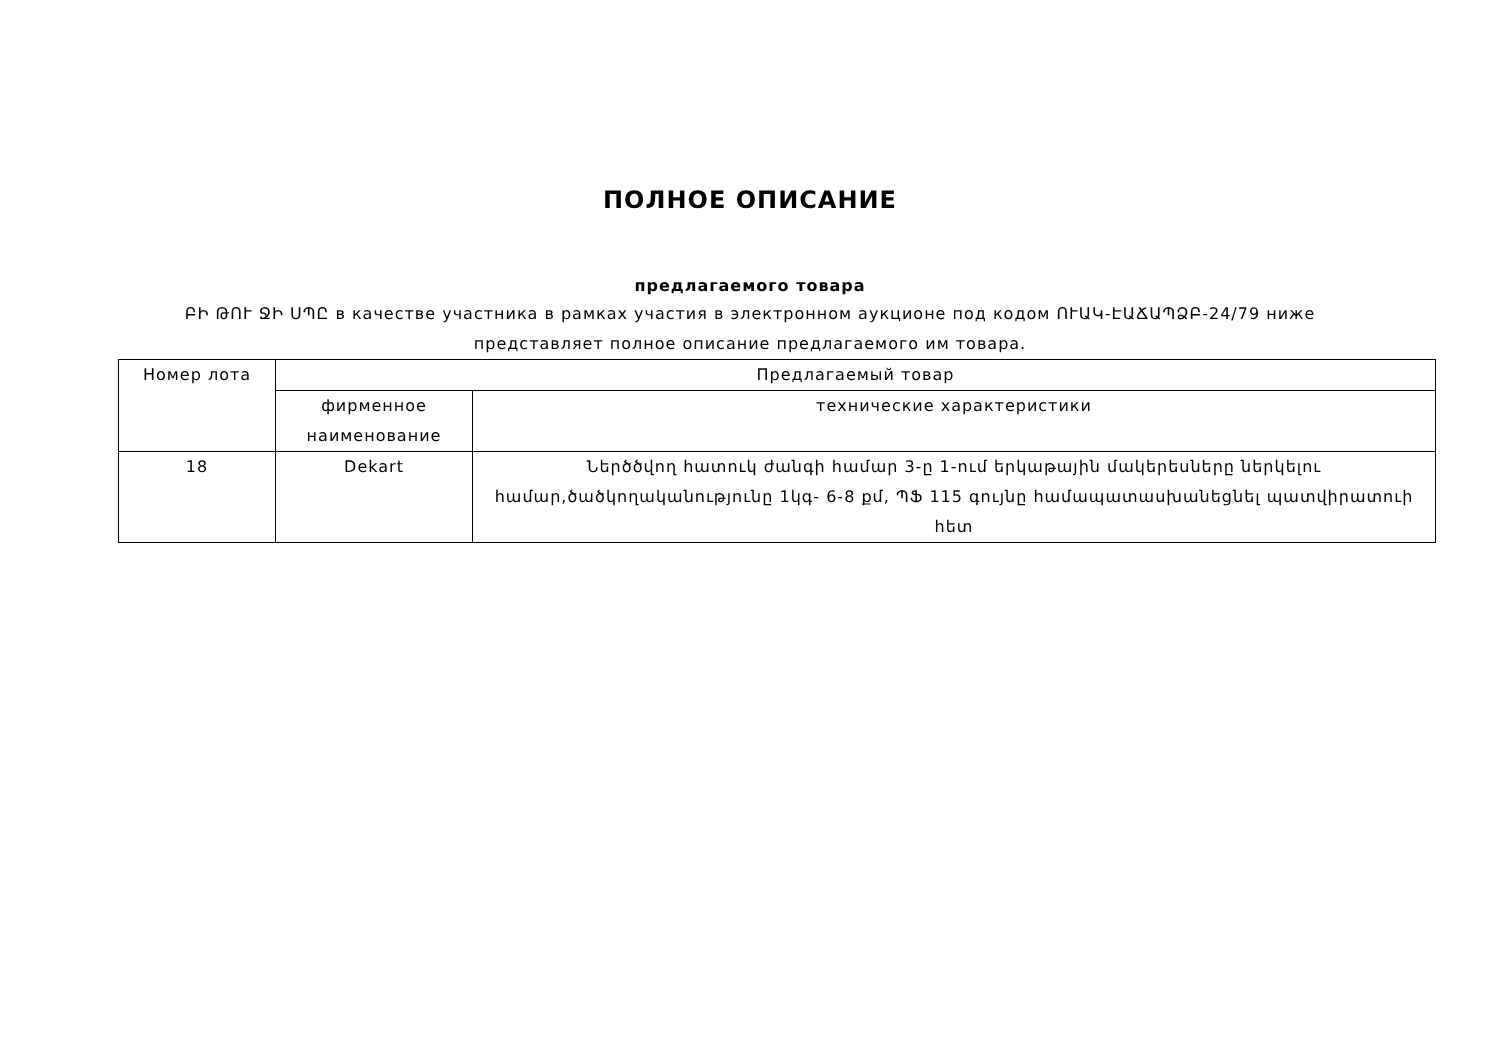ПОЛНОЕ ОПИСАНИЕ
предлагаемого товара
ԲԻ ԹՈՒ ՋԻ ՍՊԸ в качестве участника в рамках участия в электронном аукционе под кодом ՈՒԱԿ-ԷԱՃԱՊՁԲ-24/79 ниже представляет полное описание предлагаемого им товара.
| Номер лота | Предлагаемый товар | |
| --- | --- | --- |
| | фирменное наименование | технические характеристики |
| 18 | Dekart | Ներծծվող հատուկ ժանգի համար 3-ը 1-ում երկաթային մակերեսները ներկելու համար,ծածկողականությունը 1կգ- 6-8 քմ, ՊՖ 115 գույնը համապատասխանեցնել պատվիրատուի հետ |